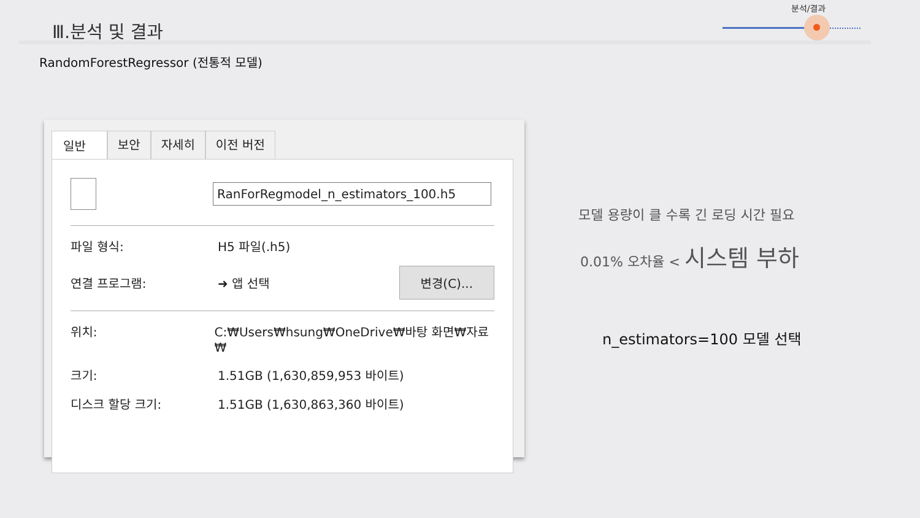Ⅲ.분석 및 결과
분석/결과
RandomForestRegressor (전통적 모델)
일반 보안 자세히 이전 버전
RanForRegmodel_n_estimators_100.h5
파일 형식: H5 파일(.h5)
연결 프로그램: ➜ 앱 선택 변경(C)...
위치: C:₩Users₩hsung₩OneDrive₩바탕 화면₩자료₩
크기: 1.51GB (1,630,859,953 바이트)
디스크 할당 크기: 1.51GB (1,630,863,360 바이트)
모델 용량이 클 수록 긴 로딩 시간 필요
0.01% 오차율 < 시스템 부하
n_estimators=100 모델 선택